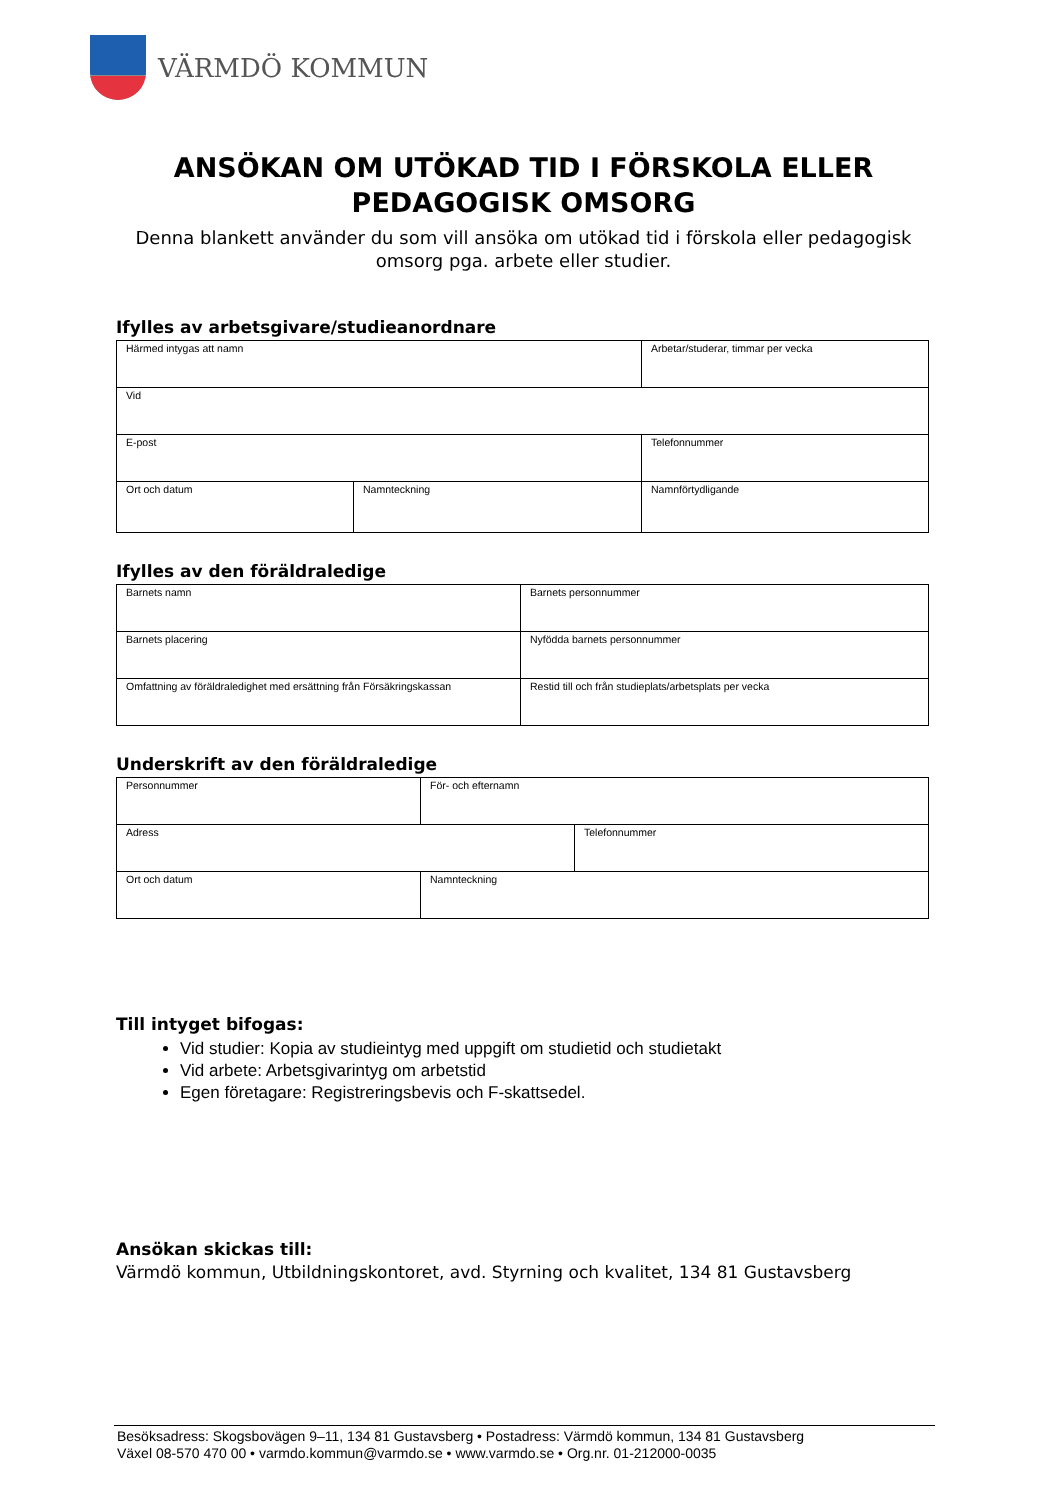VÄRMDÖ KOMMUN
ANSÖKAN OM UTÖKAD TID I FÖRSKOLA ELLER PEDAGOGISK OMSORG
Denna blankett använder du som vill ansöka om utökad tid i förskola eller pedagogisk omsorg pga. arbete eller studier.
Ifylles av arbetsgivare/studieanordnare
| Härmed intygas att namn | | Arbetar/studerar, timmar per vecka | |
| Vid | | | |
| E-post | | Telefonnummer | |
| Ort och datum | Namnteckning | | Namnförtydligande |
Ifylles av den föräldraledige
| Barnets namn | | Barnets personnummer |
| Barnets placering | | Nyfödda barnets personnummer |
| Omfattning av föräldraledighet med ersättning från Försäkringskassan | Restid till och från studieplats/arbetsplats per vecka | |
Underskrift av den föräldraledige
| Personnummer | För- och efternamn | |
| Adress | | Telefonnummer |
| Ort och datum | Namnteckning | |
Till intyget bifogas:
Vid studier: Kopia av studieintyg med uppgift om studietid och studietakt
Vid arbete: Arbetsgivarintyg om arbetstid
Egen företagare: Registreringsbevis och F-skattsedel.
Ansökan skickas till:
Värmdö kommun, Utbildningskontoret, avd. Styrning och kvalitet, 134 81 Gustavsberg
Besöksadress: Skogsbovägen 9–11, 134 81 Gustavsberg • Postadress: Värmdö kommun, 134 81 Gustavsberg
Växel 08-570 470 00 • varmdo.kommun@varmdo.se • www.varmdo.se • Org.nr. 01-212000-0035